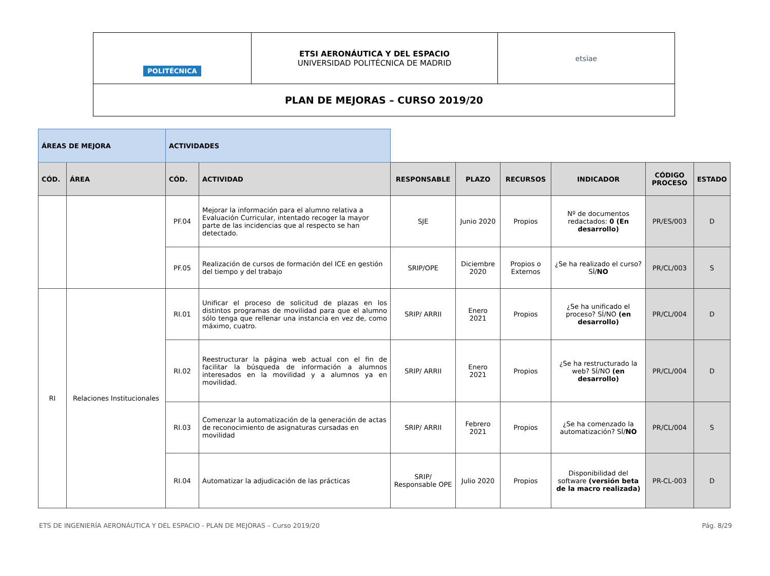| POLITÉCNICA | ETSI AERONÁUTICA Y DEL ESPACIO UNIVERSIDAD POLITÉCNICA DE MADRID | etsiae |
| PLAN DE MEJORAS – CURSO 2019/20 | | |
| ÁREAS DE MEJORA | | ACTIVIDADES | | | | | | | |
| CÓD. | ÁREA | CÓD. | ACTIVIDAD | RESPONSABLE | PLAZO | RECURSOS | INDICADOR | CÓDIGO PROCESO | ESTADO |
| | | PF.04 | Mejorar la información para el alumno relativa a Evaluación Curricular, intentado recoger la mayor parte de las incidencias que al respecto se han detectado. | SJE | Junio 2020 | Propios | Nº de documentos redactados: 0 (En desarrollo) | PR/ES/003 | D |
| | | PF.05 | Realización de cursos de formación del ICE en gestión del tiempo y del trabajo | SRIP/OPE | Diciembre 2020 | Propios o Externos | ¿Se ha realizado el curso? SÍ/ NO | PR/CL/003 | S |
| RI | Relaciones Institucionales | RI.01 | Unificar el proceso de solicitud de plazas en los distintos programas de movilidad para que el alumno sólo tenga que rellenar una instancia en vez de, como máximo, cuatro. | SRIP/ ARRII | Enero 2021 | Propios | ¿Se ha unificado el proceso? SÍ/NO (en desarrollo) | PR/CL/004 | D |
| | | RI.02 | Reestructurar la página web actual con el fin de facilitar la búsqueda de información a alumnos interesados en la movilidad y a alumnos ya en movilidad. | SRIP/ ARRII | Enero 2021 | Propios | ¿Se ha restructurado la web? SÍ/NO (en desarrollo) | PR/CL/004 | D |
| | | RI.03 | Comenzar la automatización de la generación de actas de reconocimiento de asignaturas cursadas en movilidad | SRIP/ ARRII | Febrero 2021 | Propios | ¿Se ha comenzado la automatización? SÍ/ NO | PR/CL/004 | S |
| | | RI.04 | Automatizar la adjudicación de las prácticas | SRIP/ Responsable OPE | Julio 2020 | Propios | Disponibilidad del software (versión beta de la macro realizada) | PR-CL-003 | D |
ETS DE INGENIERÍA AERONÁUTICA Y DEL ESPACIO - PLAN DE MEJORAS – Curso 2019/20 Pág. 8/29